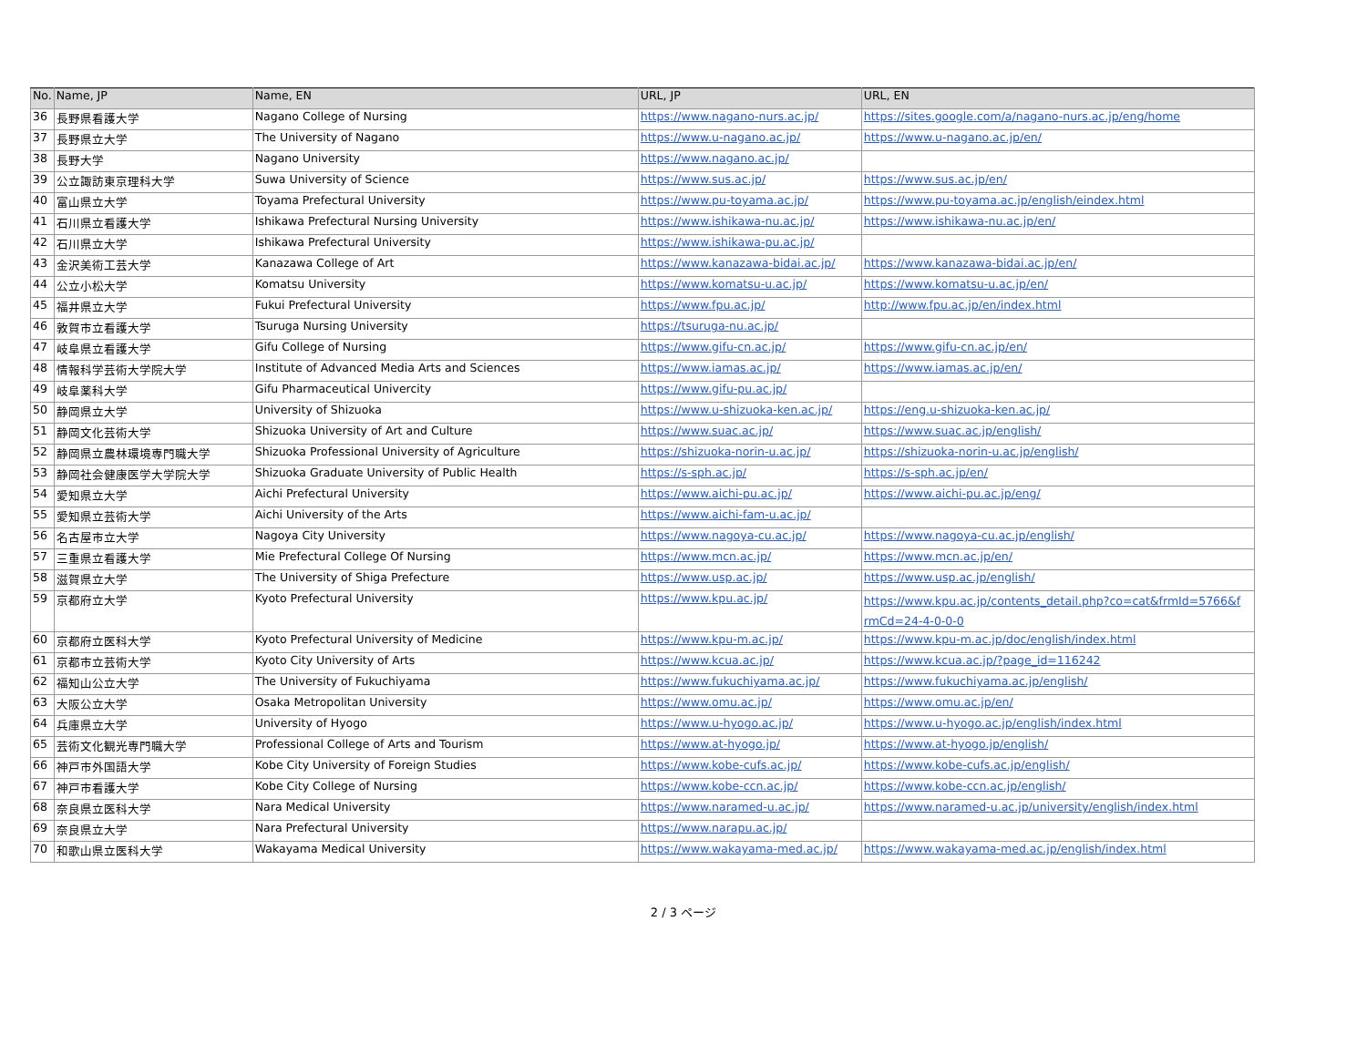| No. | Name, JP | Name, EN | URL, JP | URL, EN |
| --- | --- | --- | --- | --- |
| 36 | 長野県看護大学 | Nagano College of Nursing | https://www.nagano-nurs.ac.jp/ | https://sites.google.com/a/nagano-nurs.ac.jp/eng/home |
| 37 | 長野県立大学 | The University of Nagano | https://www.u-nagano.ac.jp/ | https://www.u-nagano.ac.jp/en/ |
| 38 | 長野大学 | Nagano University | https://www.nagano.ac.jp/ | |
| 39 | 公立諏訪東京理科大学 | Suwa University of Science | https://www.sus.ac.jp/ | https://www.sus.ac.jp/en/ |
| 40 | 富山県立大学 | Toyama Prefectural University | https://www.pu-toyama.ac.jp/ | https://www.pu-toyama.ac.jp/english/eindex.html |
| 41 | 石川県立看護大学 | Ishikawa Prefectural Nursing University | https://www.ishikawa-nu.ac.jp/ | https://www.ishikawa-nu.ac.jp/en/ |
| 42 | 石川県立大学 | Ishikawa Prefectural University | https://www.ishikawa-pu.ac.jp/ | |
| 43 | 金沢美術工芸大学 | Kanazawa College of Art | https://www.kanazawa-bidai.ac.jp/ | https://www.kanazawa-bidai.ac.jp/en/ |
| 44 | 公立小松大学 | Komatsu University | https://www.komatsu-u.ac.jp/ | https://www.komatsu-u.ac.jp/en/ |
| 45 | 福井県立大学 | Fukui Prefectural University | https://www.fpu.ac.jp/ | http://www.fpu.ac.jp/en/index.html |
| 46 | 敦賀市立看護大学 | Tsuruga Nursing University | https://tsuruga-nu.ac.jp/ | |
| 47 | 岐阜県立看護大学 | Gifu College of Nursing | https://www.gifu-cn.ac.jp/ | https://www.gifu-cn.ac.jp/en/ |
| 48 | 情報科学芸術大学院大学 | Institute of Advanced Media Arts and Sciences | https://www.iamas.ac.jp/ | https://www.iamas.ac.jp/en/ |
| 49 | 岐阜薬科大学 | Gifu Pharmaceutical Univercity | https://www.gifu-pu.ac.jp/ | |
| 50 | 静岡県立大学 | University of Shizuoka | https://www.u-shizuoka-ken.ac.jp/ | https://eng.u-shizuoka-ken.ac.jp/ |
| 51 | 静岡文化芸術大学 | Shizuoka University of Art and Culture | https://www.suac.ac.jp/ | https://www.suac.ac.jp/english/ |
| 52 | 静岡県立農林環境専門職大学 | Shizuoka Professional University of Agriculture | https://shizuoka-norin-u.ac.jp/ | https://shizuoka-norin-u.ac.jp/english/ |
| 53 | 静岡社会健康医学大学院大学 | Shizuoka Graduate University of Public Health | https://s-sph.ac.jp/ | https://s-sph.ac.jp/en/ |
| 54 | 愛知県立大学 | Aichi Prefectural University | https://www.aichi-pu.ac.jp/ | https://www.aichi-pu.ac.jp/eng/ |
| 55 | 愛知県立芸術大学 | Aichi University of the Arts | https://www.aichi-fam-u.ac.jp/ | |
| 56 | 名古屋市立大学 | Nagoya City University | https://www.nagoya-cu.ac.jp/ | https://www.nagoya-cu.ac.jp/english/ |
| 57 | 三重県立看護大学 | Mie Prefectural College Of Nursing | https://www.mcn.ac.jp/ | https://www.mcn.ac.jp/en/ |
| 58 | 滋賀県立大学 | The University of Shiga Prefecture | https://www.usp.ac.jp/ | https://www.usp.ac.jp/english/ |
| 59 | 京都府立大学 | Kyoto Prefectural University | https://www.kpu.ac.jp/ | https://www.kpu.ac.jp/contents_detail.php?co=cat&frmId=5766&f rmCd=24-4-0-0-0 |
| 60 | 京都府立医科大学 | Kyoto Prefectural University of Medicine | https://www.kpu-m.ac.jp/ | https://www.kpu-m.ac.jp/doc/english/index.html |
| 61 | 京都市立芸術大学 | Kyoto City University of Arts | https://www.kcua.ac.jp/ | https://www.kcua.ac.jp/?page_id=116242 |
| 62 | 福知山公立大学 | The University of Fukuchiyama | https://www.fukuchiyama.ac.jp/ | https://www.fukuchiyama.ac.jp/english/ |
| 63 | 大阪公立大学 | Osaka Metropolitan University | https://www.omu.ac.jp/ | https://www.omu.ac.jp/en/ |
| 64 | 兵庫県立大学 | University of Hyogo | https://www.u-hyogo.ac.jp/ | https://www.u-hyogo.ac.jp/english/index.html |
| 65 | 芸術文化観光専門職大学 | Professional College of Arts and Tourism | https://www.at-hyogo.jp/ | https://www.at-hyogo.jp/english/ |
| 66 | 神戸市外国語大学 | Kobe City University of Foreign Studies | https://www.kobe-cufs.ac.jp/ | https://www.kobe-cufs.ac.jp/english/ |
| 67 | 神戸市看護大学 | Kobe City College of Nursing | https://www.kobe-ccn.ac.jp/ | https://www.kobe-ccn.ac.jp/english/ |
| 68 | 奈良県立医科大学 | Nara Medical University | https://www.naramed-u.ac.jp/ | https://www.naramed-u.ac.jp/university/english/index.html |
| 69 | 奈良県立大学 | Nara Prefectural University | https://www.narapu.ac.jp/ | |
| 70 | 和歌山県立医科大学 | Wakayama Medical University | https://www.wakayama-med.ac.jp/ | https://www.wakayama-med.ac.jp/english/index.html |
2 / 3 ページ